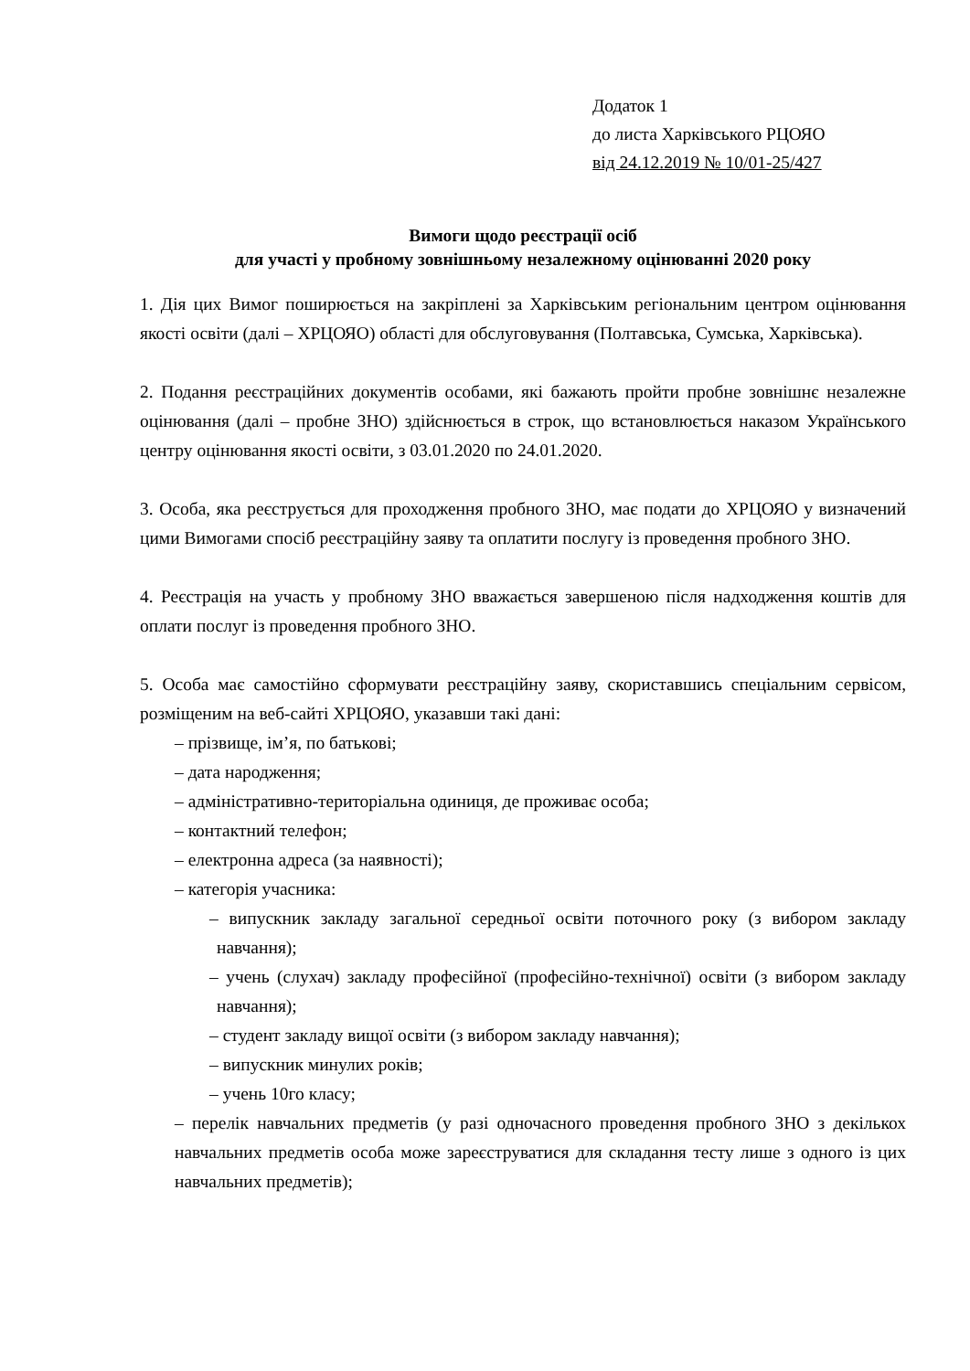Додаток 1
до листа Харківського РЦОЯО
від 24.12.2019 № 10/01-25/427
Вимоги щодо реєстрації осіб
для участі у пробному зовнішньому незалежному оцінюванні 2020 року
1. Дія цих Вимог поширюється на закріплені за Харківським регіональним центром оцінювання якості освіти (далі – ХРЦОЯО) області для обслуговування (Полтавська, Сумська, Харківська).
2. Подання реєстраційних документів особами, які бажають пройти пробне зовнішнє незалежне оцінювання (далі – пробне ЗНО) здійснюється в строк, що встановлюється наказом Українського центру оцінювання якості освіти, з 03.01.2020 по 24.01.2020.
3. Особа, яка реєструється для проходження пробного ЗНО, має подати до ХРЦОЯО у визначений цими Вимогами спосіб реєстраційну заяву та оплатити послугу із проведення пробного ЗНО.
4. Реєстрація на участь у пробному ЗНО вважається завершеною після надходження коштів для оплати послуг із проведення пробного ЗНО.
5. Особа має самостійно сформувати реєстраційну заяву, скориставшись спеціальним сервісом, розміщеним на веб-сайті ХРЦОЯО, указавши такі дані:
– прізвище, ім’я, по батькові;
– дата народження;
– адміністративно-територіальна одиниця, де проживає особа;
– контактний телефон;
– електронна адреса (за наявності);
– категорія учасника:
– випускник закладу загальної середньої освіти поточного року (з вибором закладу навчання);
– учень (слухач) закладу професійної (професійно-технічної) освіти (з вибором закладу навчання);
– студент закладу вищої освіти (з вибором закладу навчання);
– випускник минулих років;
– учень 10го класу;
– перелік навчальних предметів (у разі одночасного проведення пробного ЗНО з декількох навчальних предметів особа може зареєструватися для складання тесту лише з одного із цих навчальних предметів);